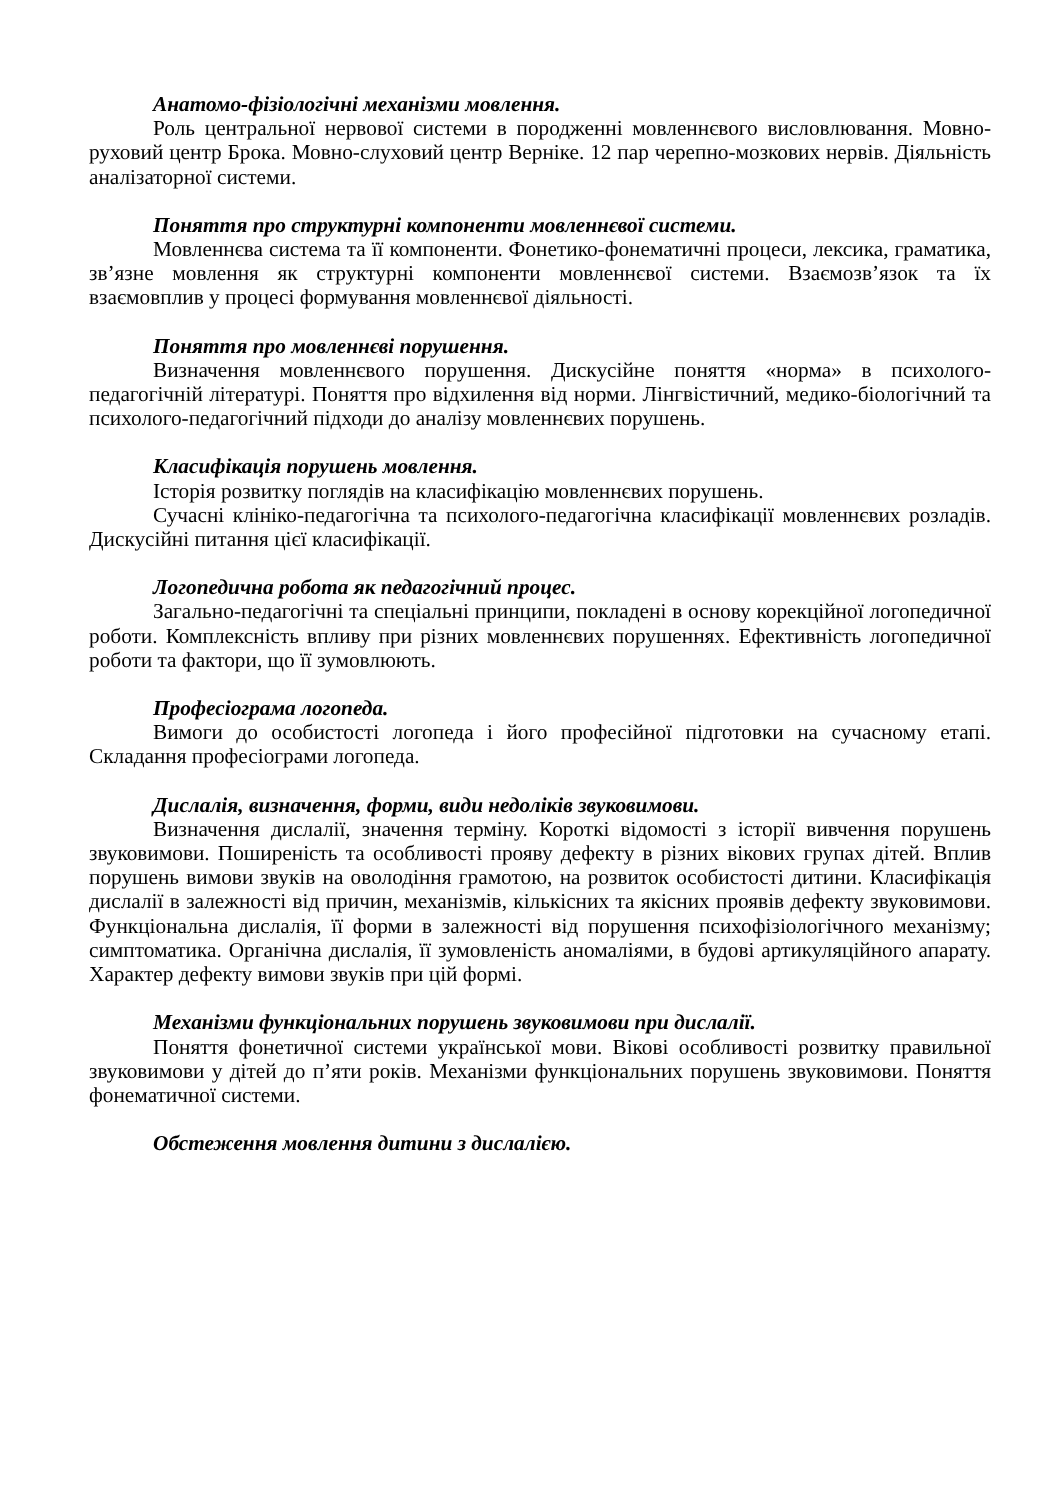Анатомо-фізіологічні механізми мовлення.
Роль центральної нервової системи в породженні мовленнєвого висловлювання. Мовно-руховий центр Брока. Мовно-слуховий центр Верніке. 12 пар черепно-мозкових нервів. Діяльність аналізаторної системи.
Поняття про структурні компоненти мовленнєвої системи.
Мовленнєва система та її компоненти. Фонетико-фонематичні процеси, лексика, граматика, зв’язне мовлення як структурні компоненти мовленнєвої системи. Взаємозв’язок та їх взаємовплив у процесі формування мовленнєвої діяльності.
Поняття про мовленнєві порушення.
Визначення мовленнєвого порушення. Дискусійне поняття «норма» в психолого-педагогічній літературі. Поняття про відхилення від норми. Лінгвістичний, медико-біологічний та психолого-педагогічний підходи до аналізу мовленнєвих порушень.
Класифікація порушень мовлення.
Історія розвитку поглядів на класифікацію мовленнєвих порушень.
Сучасні клініко-педагогічна та психолого-педагогічна класифікації мовленнєвих розладів. Дискусійні питання цієї класифікації.
Логопедична робота як педагогічний процес.
Загально-педагогічні та спеціальні принципи, покладені в основу корекційної логопедичної роботи. Комплексність впливу при різних мовленнєвих порушеннях. Ефективність логопедичної роботи та фактори, що її зумовлюють.
Професіограма логопеда.
Вимоги до особистості логопеда і його професійної підготовки на сучасному етапі. Складання професіограми логопеда.
Дислалія, визначення, форми, види недоліків звуковимови.
Визначення дислалії, значення терміну. Короткі відомості з історії вивчення порушень звуковимови. Поширеність та особливості прояву дефекту в різних вікових групах дітей. Вплив порушень вимови звуків на оволодіння грамотою, на розвиток особистості дитини. Класифікація дислалії в залежності від причин, механізмів, кількісних та якісних проявів дефекту звуковимови. Функціональна дислалія, її форми в залежності від порушення психофізіологічного механізму; симптоматика. Органічна дислалія, її зумовленість аномаліями, в будові артикуляційного апарату. Характер дефекту вимови звуків при цій формі.
Механізми функціональних порушень звуковимови при дислалії.
Поняття фонетичної системи української мови. Вікові особливості розвитку правильної звуковимови у дітей до п’яти років. Механізми функціональних порушень звуковимови. Поняття фонематичної системи.
Обстеження мовлення дитини з дислалією.